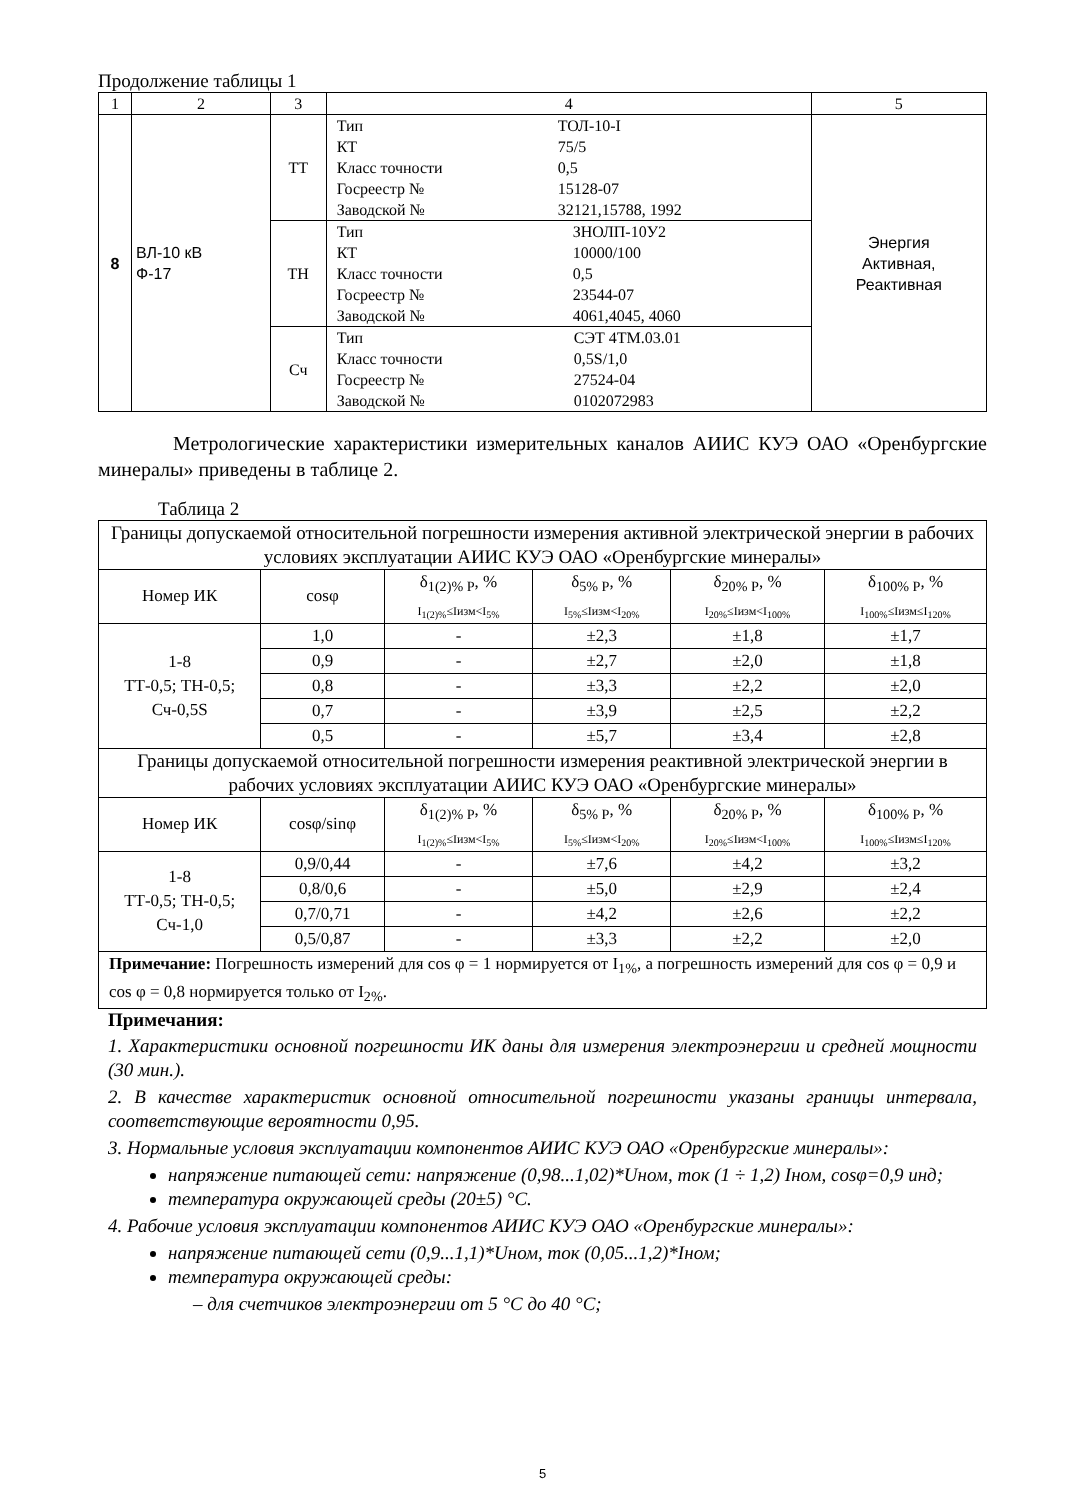Продолжение таблицы 1
| 1 | 2 | 3 | 4 | 5 |
| 8 | ВЛ-10 кВ Ф-17 | ТТ | / Тип / ТОЛ-10-I / / КТ / 75/5 / / Класс точности / 0,5 / / Госреестр № / 15128-07 / / Заводской № / 32121,15788, 1992 / | Энергия Активная, Реактивная |
| | | ТН | / Тип / ЗНОЛП-10У2 / / КТ / 10000/100 / / Класс точности / 0,5 / / Госреестр № / 23544-07 / / Заводской № / 4061,4045, 4060 / | |
| | | Сч | / Тип / СЭТ 4ТМ.03.01 / / Класс точности / 0,5S/1,0 / / Госреестр № / 27524-04 / / Заводской № / 0102072983 / | |
Метрологические характеристики измерительных каналов АИИС КУЭ ОАО «Оренбургские минералы» приведены в таблице 2.
Таблица 2
| Границы допускаемой относительной погрешности измерения активной электрической энергии в рабочих условиях эксплуатации АИИС КУЭ ОАО «Оренбургские минералы» | | | | | |
| Номер ИК | cosφ | δ<sub>1(2)% P</sub>, % I<sub>1(2)%</sub>≤Iизм<I<sub>5%</sub> | δ<sub>5% P</sub>, % I<sub>5%</sub>≤Iизм<I<sub>20%</sub> | δ<sub>20% P</sub>, % I<sub>20%</sub>≤Iизм<I<sub>100%</sub> | δ<sub>100% P</sub>, % I<sub>100%</sub>≤Iизм≤I<sub>120%</sub> |
| 1-8 ТТ-0,5; ТН-0,5; Сч-0,5S | 1,0 | - | ±2,3 | ±1,8 | ±1,7 |
| | 0,9 | - | ±2,7 | ±2,0 | ±1,8 |
| | 0,8 | - | ±3,3 | ±2,2 | ±2,0 |
| | 0,7 | - | ±3,9 | ±2,5 | ±2,2 |
| | 0,5 | - | ±5,7 | ±3,4 | ±2,8 |
| Границы допускаемой относительной погрешности измерения реактивной электрической энергии в рабочих условиях эксплуатации АИИС КУЭ ОАО «Оренбургские минералы» | | | | | |
| Номер ИК | cosφ/sinφ | δ<sub>1(2)% P</sub>, % I<sub>1(2)%</sub>≤Iизм<I<sub>5%</sub> | δ<sub>5% P</sub>, % I<sub>5%</sub>≤Iизм<I<sub>20%</sub> | δ<sub>20% P</sub>, % I<sub>20%</sub>≤Iизм<I<sub>100%</sub> | δ<sub>100% P</sub>, % I<sub>100%</sub>≤Iизм≤I<sub>120%</sub> |
| 1-8 ТТ-0,5; ТН-0,5; Сч-1,0 | 0,9/0,44 | - | ±7,6 | ±4,2 | ±3,2 |
| | 0,8/0,6 | - | ±5,0 | ±2,9 | ±2,4 |
| | 0,7/0,71 | - | ±4,2 | ±2,6 | ±2,2 |
| | 0,5/0,87 | - | ±3,3 | ±2,2 | ±2,0 |
| Примечание: Погрешность измерений для cos φ = 1 нормируется от I<sub>1%</sub>, а погрешность измерений для cos φ = 0,9 и cos φ = 0,8 нормируется только от I<sub>2%</sub>. | | | | | |
Примечания:
1. Характеристики основной погрешности ИК даны для измерения электроэнергии и средней мощности (30 мин.).
2. В качестве характеристик основной относительной погрешности указаны границы интервала, соответствующие вероятности 0,95.
3. Нормальные условия эксплуатации компонентов АИИС КУЭ ОАО «Оренбургские минералы»:
напряжение питающей сети: напряжение (0,98...1,02)*Uном, ток (1 ÷ 1,2) Iном, cosφ=0,9 инд;
температура окружающей среды (20±5) °С.
4. Рабочие условия эксплуатации компонентов АИИС КУЭ ОАО «Оренбургские минералы»:
напряжение питающей сети (0,9...1,1)*Uном, ток (0,05...1,2)*Iном;
температура окружающей среды:
– для счетчиков электроэнергии от 5 °С до 40 °С;
5